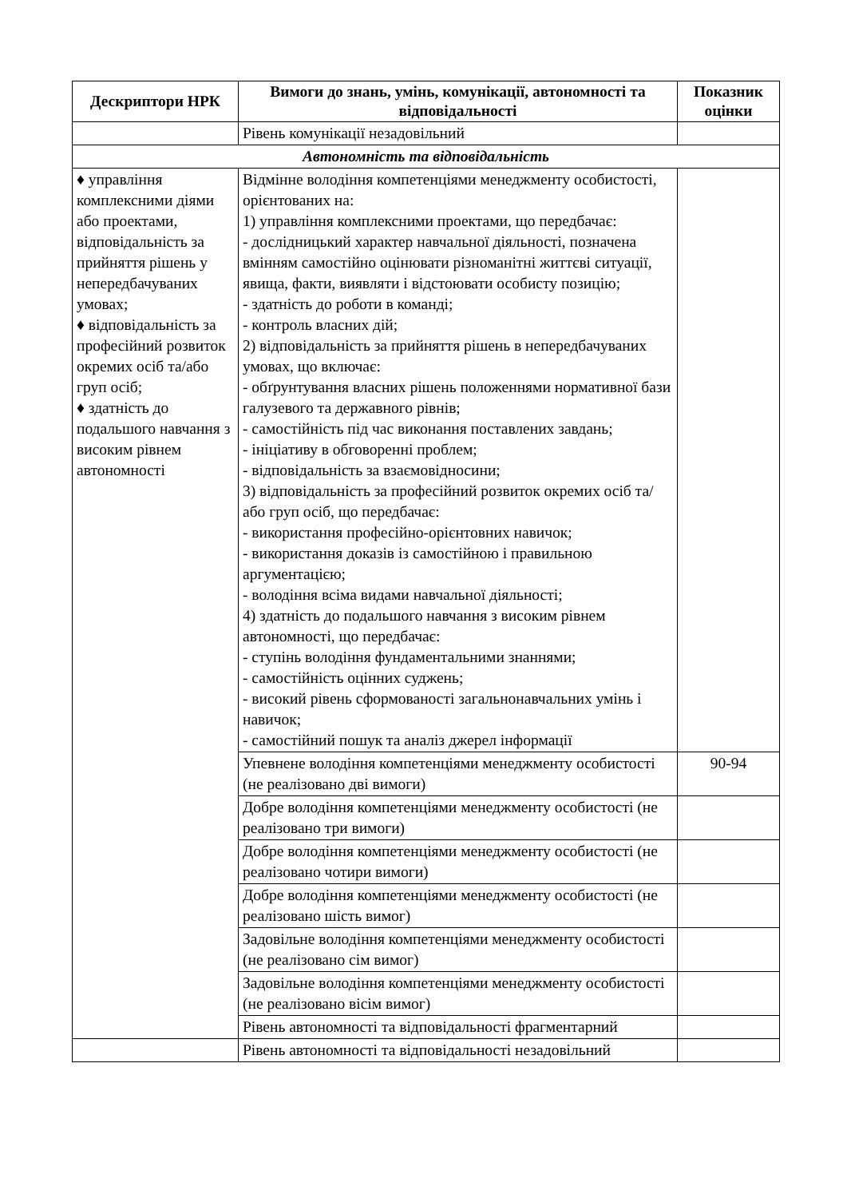| Дескриптори НРК | Вимоги до знань, умінь, комунікації, автономності та відповідальності | Показник оцінки |
| --- | --- | --- |
| | Рівень комунікації незадовільний | |
| Автономність та відповідальність | | |
| ♦ управління комплексними діями або проектами, відповідальність за прийняття рішень у непередбачуваних умовах; ♦ відповідальність за професійний розвиток окремих осіб та/або груп осіб; ♦ здатність до подальшого навчання з високим рівнем автономності | Відмінне володіння компетенціями менеджменту особистості, орієнтованих на: 1) управління комплексними проектами, що передбачає: - дослідницький характер навчальної діяльності, позначена вмінням самостійно оцінювати різноманітні життєві ситуації, явища, факти, виявляти і відстоювати особисту позицію; - здатність до роботи в команді; - контроль власних дій; 2) відповідальність за прийняття рішень в непередбачуваних умовах, що включає: - обґрунтування власних рішень положеннями нормативної бази галузевого та державного рівнів; - самостійність під час виконання поставлених завдань; - ініціативу в обговоренні проблем; - відповідальність за взаємовідносини; 3) відповідальність за професійний розвиток окремих осіб та/або груп осіб, що передбачає: - використання професійно-орієнтовних навичок; - використання доказів із самостійною і правильною аргументацією; - володіння всіма видами навчальної діяльності; 4) здатність до подальшого навчання з високим рівнем автономності, що передбачає: - ступінь володіння фундаментальними знаннями; - самостійність оцінних суджень; - високий рівень сформованості загальнонавчальних умінь і навичок; - самостійний пошук та аналіз джерел інформації | |
| | Упевнене володіння компетенціями менеджменту особистості (не реалізовано дві вимоги) | 90-94 |
| | Добре володіння компетенціями менеджменту особистості (не реалізовано три вимоги) | |
| | Добре володіння компетенціями менеджменту особистості (не реалізовано чотири вимоги) | |
| | Добре володіння компетенціями менеджменту особистості (не реалізовано шість вимог) | |
| | Задовільне володіння компетенціями менеджменту особистості (не реалізовано сім вимог) | |
| | Задовільне володіння компетенціями менеджменту особистості (не реалізовано вісім вимог) | |
| | Рівень автономності та відповідальності фрагментарний | |
| | Рівень автономності та відповідальності незадовільний | |